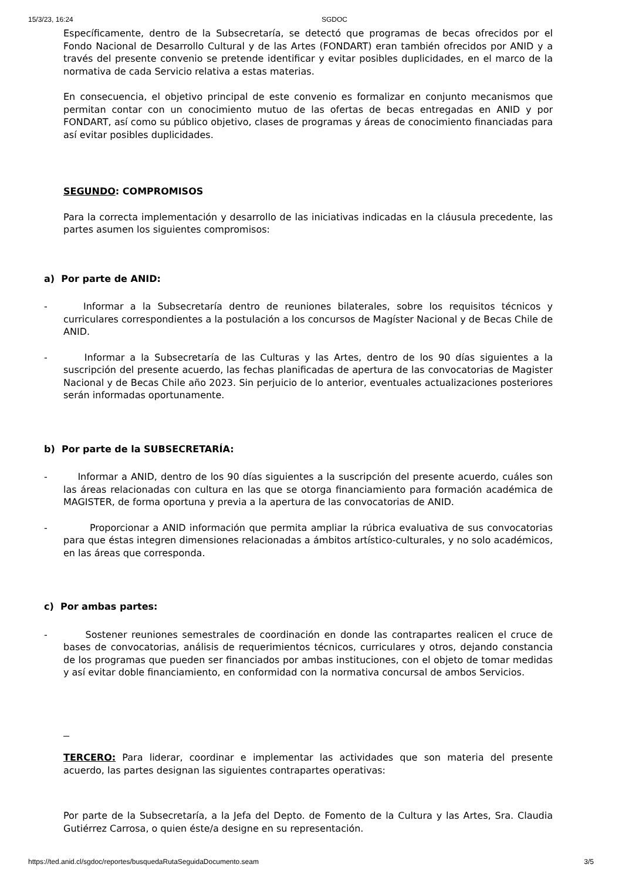15/3/23, 16:24 SGDOC
Específicamente, dentro de la Subsecretaría, se detectó que programas de becas ofrecidos por el Fondo Nacional de Desarrollo Cultural y de las Artes (FONDART) eran también ofrecidos por ANID y a través del presente convenio se pretende identificar y evitar posibles duplicidades, en el marco de la normativa de cada Servicio relativa a estas materias.
En consecuencia, el objetivo principal de este convenio es formalizar en conjunto mecanismos que permitan contar con un conocimiento mutuo de las ofertas de becas entregadas en ANID y por FONDART, así como su público objetivo, clases de programas y áreas de conocimiento financiadas para así evitar posibles duplicidades.
SEGUNDO: COMPROMISOS
Para la correcta implementación y desarrollo de las iniciativas indicadas en la cláusula precedente, las partes asumen los siguientes compromisos:
a) Por parte de ANID:
- Informar a la Subsecretaría dentro de reuniones bilaterales, sobre los requisitos técnicos y curriculares correspondientes a la postulación a los concursos de Magíster Nacional y de Becas Chile de ANID.
- Informar a la Subsecretaría de las Culturas y las Artes, dentro de los 90 días siguientes a la suscripción del presente acuerdo, las fechas planificadas de apertura de las convocatorias de Magister Nacional y de Becas Chile año 2023. Sin perjuicio de lo anterior, eventuales actualizaciones posteriores serán informadas oportunamente.
b) Por parte de la SUBSECRETARÍA:
- Informar a ANID, dentro de los 90 días siguientes a la suscripción del presente acuerdo, cuáles son las áreas relacionadas con cultura en las que se otorga financiamiento para formación académica de MAGISTER, de forma oportuna y previa a la apertura de las convocatorias de ANID.
- Proporcionar a ANID información que permita ampliar la rúbrica evaluativa de sus convocatorias para que éstas integren dimensiones relacionadas a ámbitos artístico-culturales, y no solo académicos, en las áreas que corresponda.
c) Por ambas partes:
- Sostener reuniones semestrales de coordinación en donde las contrapartes realicen el cruce de bases de convocatorias, análisis de requerimientos técnicos, curriculares y otros, dejando constancia de los programas que pueden ser financiados por ambas instituciones, con el objeto de tomar medidas y así evitar doble financiamiento, en conformidad con la normativa concursal de ambos Servicios.
TERCERO: Para liderar, coordinar e implementar las actividades que son materia del presente acuerdo, las partes designan las siguientes contrapartes operativas:
Por parte de la Subsecretaría, a la Jefa del Depto. de Fomento de la Cultura y las Artes, Sra. Claudia Gutiérrez Carrosa, o quien éste/a designe en su representación.
https://ted.anid.cl/sgdoc/reportes/busquedaRutaSeguidaDocumento.seam 3/5